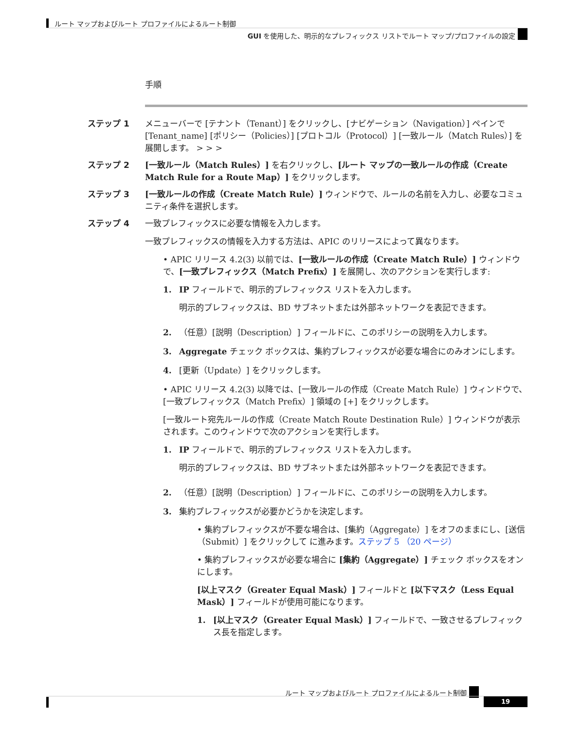ルート マップおよびルート プロファイルによるルート制御
GUI を使用した、明示的なプレフィックス リストでルート マップ/プロファイルの設定
手順
ステップ 1 メニューバーで [テナント（Tenant）] をクリックし、[ナビゲーション（Navigation）] ペインで[Tenant_name] [ポリシー（Policies）] [プロトコル（Protocol）] [一致ルール（Match Rules）] を展開します。 > > >
ステップ 2 [一致ルール（Match Rules）] を右クリックし、[ルート マップの一致ルールの作成（Create Match Rule for a Route Map）] をクリックします。
ステップ 3 [一致ルールの作成（Create Match Rule）] ウィンドウで、ルールの名前を入力し、必要なコミュニティ条件を選択します。
ステップ 4
一致プレフィックスに必要な情報を入力します。
一致プレフィックスの情報を入力する方法は、APIC のリリースによって異なります。
• APIC リリース 4.2(3) 以前では、[一致ルールの作成（Create Match Rule）] ウィンドウで、[一致プレフィックス（Match Prefix）] を展開し、次のアクションを実行します:
1.
IP フィールドで、明示的プレフィックス リストを入力します。
明示的プレフィックスは、BD サブネットまたは外部ネットワークを表記できます。
2. （任意）[説明（Description）] フィールドに、このポリシーの説明を入力します。
3. Aggregate チェック ボックスは、集約プレフィックスが必要な場合にのみオンにします。
4. [更新（Update）] をクリックします。
• APIC リリース 4.2(3) 以降では、[一致ルールの作成（Create Match Rule）] ウィンドウで、[一致プレフィックス（Match Prefix）] 領域の [+] をクリックします。
[一致ルート宛先ルールの作成（Create Match Route Destination Rule）] ウィンドウが表示されます。このウィンドウで次のアクションを実行します。
1.
IP フィールドで、明示的プレフィックス リストを入力します。
明示的プレフィックスは、BD サブネットまたは外部ネットワークを表記できます。
2. （任意）[説明（Description）] フィールドに、このポリシーの説明を入力します。
3.
集約プレフィックスが必要かどうかを決定します。
• 集約プレフィックスが不要な場合は、[集約（Aggregate）] をオフのままにし、[送信（Submit）] をクリックして に進みます。ステップ 5 （20 ページ）
• 集約プレフィックスが必要な場合に [集約（Aggregate）] チェック ボックスをオンにします。
[以上マスク（Greater Equal Mask）] フィールドと [以下マスク（Less Equal Mask）] フィールドが使用可能になります。
1. [以上マスク（Greater Equal Mask）] フィールドで、一致させるプレフィックス長を指定します。
ルート マップおよびルート プロファイルによるルート制御
19